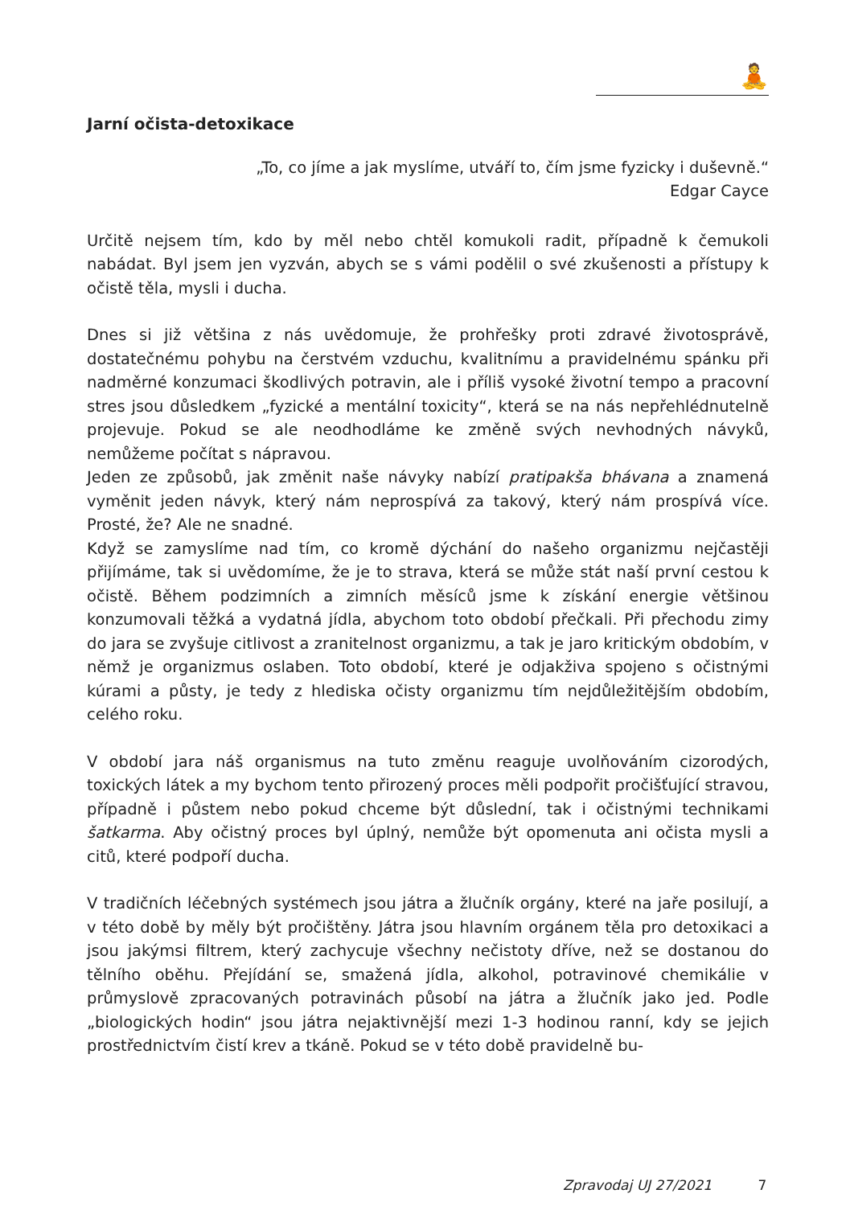🧘
Jarní očista-detoxikace
„To, co jíme a jak myslíme, utváří to, čím jsme fyzicky i duševně.“
Edgar Cayce
Určitě nejsem tím, kdo by měl nebo chtěl komukoli radit, případně k čemukoli nabádat. Byl jsem jen vyzván, abych se s vámi podělil o své zkušenosti a přístupy k očistě těla, mysli i ducha.
Dnes si již většina z nás uvědomuje, že prohřešky proti zdravé životosprávě, dostatečnému pohybu na čerstvém vzduchu, kvalitnímu a pravidelnému spánku při nadměrné konzumaci škodlivých potravin, ale i příliš vysoké životní tempo a pracovní stres jsou důsledkem „fyzické a mentální toxicity“, která se na nás nepřehlédnutelně projevuje. Pokud se ale neodhodláme ke změně svých nevhodných návyků, nemůžeme počítat s nápravou.
Jeden ze způsobů, jak změnit naše návyky nabízí pratipakša bhávana a znamená vyměnit jeden návyk, který nám neprospívá za takový, který nám prospívá více. Prosté, že? Ale ne snadné.
Když se zamyslíme nad tím, co kromě dýchání do našeho organizmu nejčastěji přijímáme, tak si uvědomíme, že je to strava, která se může stát naší první cestou k očistě. Během podzimních a zimních měsíců jsme k získání energie většinou konzumovali těžká a vydatná jídla, abychom toto období přečkali. Při přechodu zimy do jara se zvyšuje citlivost a zranitelnost organizmu, a tak je jaro kritickým obdobím, v němž je organizmus oslaben. Toto období, které je odjakživa spojeno s očistnými kúrami a půsty, je tedy z hlediska očisty organizmu tím nejdůležitějším obdobím, celého roku.
V období jara náš organismus na tuto změnu reaguje uvolňováním cizorodých, toxických látek a my bychom tento přirozený proces měli podpořit pročišťující stravou, případně i půstem nebo pokud chceme být důslední, tak i očistnými technikami šatkarma. Aby očistný proces byl úplný, nemůže být opomenuta ani očista mysli a citů, které podpoří ducha.
V tradičních léčebných systémech jsou játra a žlučník orgány, které na jaře posilují, a v této době by měly být pročištěny. Játra jsou hlavním orgánem těla pro detoxikaci a jsou jakýmsi filtrem, který zachycuje všechny nečistoty dříve, než se dostanou do tělního oběhu. Přejídání se, smažená jídla, alkohol, potravinové chemikálie v průmyslově zpracovaných potravinách působí na játra a žlučník jako jed. Podle „biologických hodin“ jsou játra nejaktivnější mezi 1-3 hodinou ranní, kdy se jejich prostřednictvím čistí krev a tkáně. Pokud se v této době pravidelně bu-
Zpravodaj UJ 27/2021 7